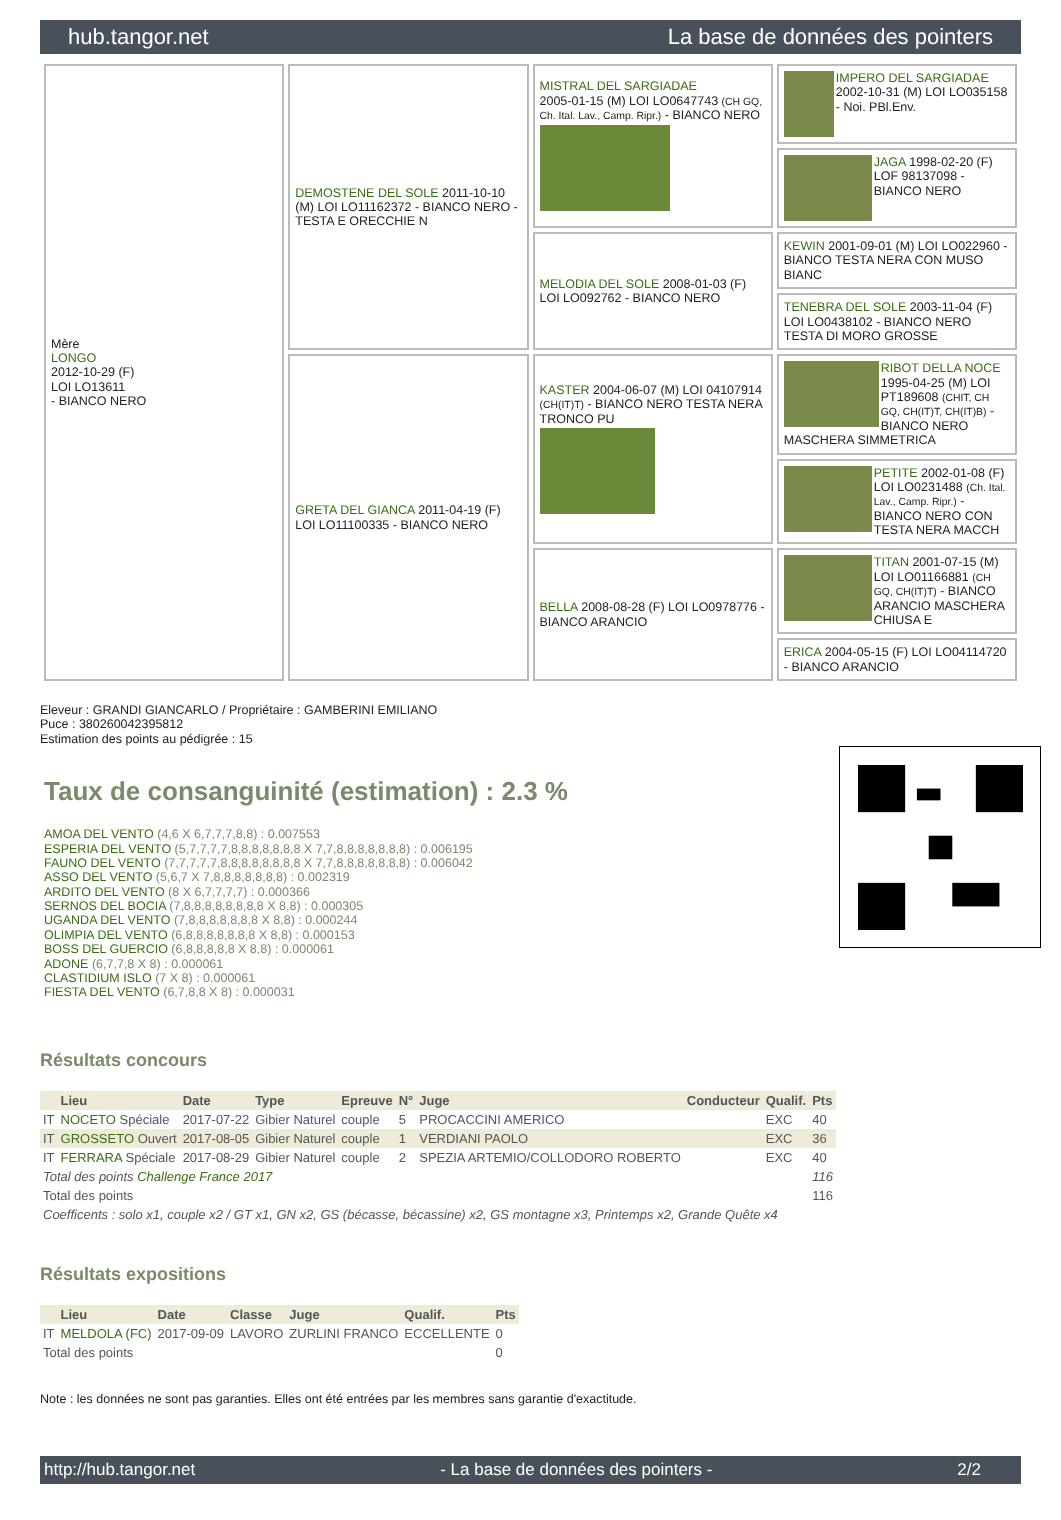hub.tangor.net La base de données des pointers
| Mère LONGO 2012-10-29 (F) LOI LO13611 - BIANCO NERO | DEMOSTENE DEL SOLE 2011-10-10 (M) LOI LO11162372 - BIANCO NERO - TESTA E ORECCHIE N | MISTRAL DEL SARGIADAE 2005-01-15 (M) LOI LO0647743 (CH GQ, Ch. Ital. Lav., Camp. Ripr.) - BIANCO NERO | IMPERO DEL SARGIADAE 2002-10-31 (M) LOI LO035158 - Noi. PBl.Env. |
| | | | JAGA 1998-02-20 (F) LOF 98137098 - BIANCO NERO |
| | | MELODIA DEL SOLE 2008-01-03 (F) LOI LO092762 - BIANCO NERO | KEWIN 2001-09-01 (M) LOI LO022960 - BIANCO TESTA NERA CON MUSO BIANC |
| | | | TENEBRA DEL SOLE 2003-11-04 (F) LOI LO0438102 - BIANCO NERO TESTA DI MORO GROSSE |
| | GRETA DEL GIANCA 2011-04-19 (F) LOI LO11100335 - BIANCO NERO | KASTER 2004-06-07 (M) LOI 04107914 (CH(IT)T) - BIANCO NERO TESTA NERA TRONCO PU | RIBOT DELLA NOCE 1995-04-25 (M) LOI PT189608 (CHIT, CH GQ, CH(IT)T, CH(IT)B) - BIANCO NERO MASCHERA SIMMETRICA |
| | | | PETITE 2002-01-08 (F) LOI LO0231488 (Ch. Ital. Lav., Camp. Ripr.) - BIANCO NERO CON TESTA NERA MACCH |
| | | BELLA 2008-08-28 (F) LOI LO0978776 - BIANCO ARANCIO | TITAN 2001-07-15 (M) LOI LO01166881 (CH GQ, CH(IT)T) - BIANCO ARANCIO MASCHERA CHIUSA E |
| | | | ERICA 2004-05-15 (F) LOI LO04114720 - BIANCO ARANCIO |
Eleveur : GRANDI GIANCARLO / Propriétaire : GAMBERINI EMILIANO
Puce : 380260042395812
Estimation des points au pédigrée : 15
Taux de consanguinité (estimation) : 2.3 %
AMOA DEL VENTO (4,6 X 6,7,7,7,8,8) : 0.007553
ESPERIA DEL VENTO (5,7,7,7,7,8,8,8,8,8,8,8 X 7,7,8,8,8,8,8,8,8) : 0.006195
FAUNO DEL VENTO (7,7,7,7,7,8,8,8,8,8,8,8,8 X 7,7,8,8,8,8,8,8,8) : 0.006042
ASSO DEL VENTO (5,6,7 X 7,8,8,8,8,8,8,8) : 0.002319
ARDITO DEL VENTO (8 X 6,7,7,7,7) : 0.000366
SERNOS DEL BOCIA (7,8,8,8,8,8,8,8,8 X 8,8) : 0.000305
UGANDA DEL VENTO (7,8,8,8,8,8,8,8 X 8,8) : 0.000244
OLIMPIA DEL VENTO (6,8,8,8,8,8,8,8 X 8,8) : 0.000153
BOSS DEL GUERCIO (6,8,8,8,8,8 X 8,8) : 0.000061
ADONE (6,7,7,8 X 8) : 0.000061
CLASTIDIUM ISLO (7 X 8) : 0.000061
FIESTA DEL VENTO (6,7,8,8 X 8) : 0.000031
Résultats concours
| | Lieu | Date | Type | Epreuve | N° | Juge | Conducteur | Qualif. | Pts |
| --- | --- | --- | --- | --- | --- | --- | --- | --- | --- |
| IT | NOCETO Spéciale | 2017-07-22 | Gibier Naturel | couple | 5 | PROCACCINI AMERICO | | EXC | 40 |
| IT | GROSSETO Ouvert | 2017-08-05 | Gibier Naturel | couple | 1 | VERDIANI PAOLO | | EXC | 36 |
| IT | FERRARA Spéciale | 2017-08-29 | Gibier Naturel | couple | 2 | SPEZIA ARTEMIO/COLLODORO ROBERTO | | EXC | 40 |
| Total des points Challenge France 2017 | | | | | | | | | 116 |
| Total des points | | | | | | | | | 116 |
| Coefficents : solo x1, couple x2 / GT x1, GN x2, GS (bécasse, bécassine) x2, GS montagne x3, Printemps x2, Grande Quête x4 | | | | | | | | | |
Résultats expositions
| | Lieu | Date | Classe | Juge | Qualif. | Pts |
| --- | --- | --- | --- | --- | --- | --- |
| IT | MELDOLA (FC) | 2017-09-09 | LAVORO | ZURLINI FRANCO | ECCELLENTE | 0 |
| Total des points | | | | | | 0 |
Note : les données ne sont pas garanties. Elles ont été entrées par les membres sans garantie d'exactitude.
http://hub.tangor.net - La base de données des pointers - 2/2